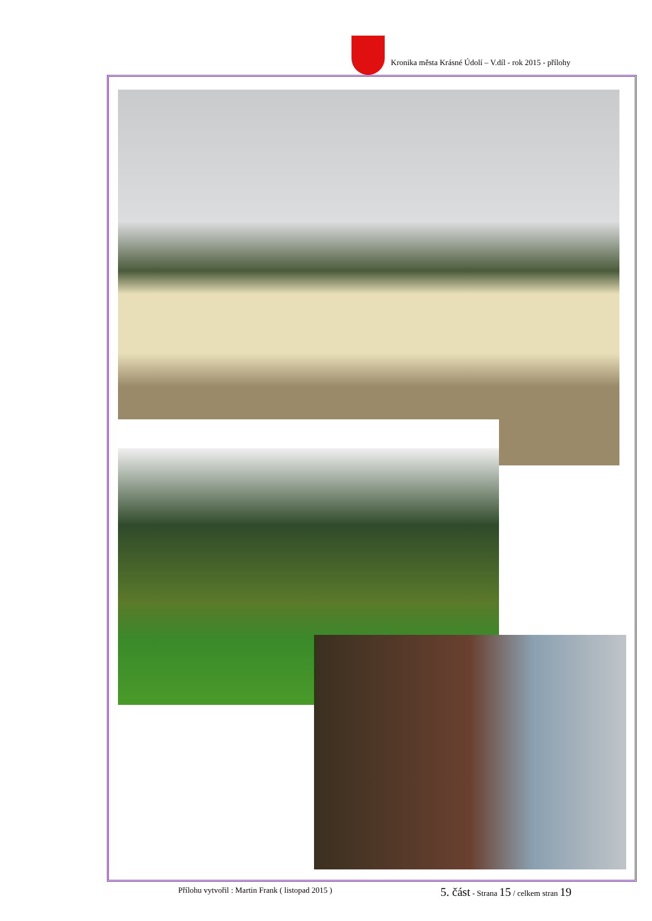Kronika města Krásné Údolí – V.díl - rok 2015 - přílohy
Přílohu vytvořil : Martin Frank ( listopad 2015 ) 5. část - Strana 15 / celkem stran 19